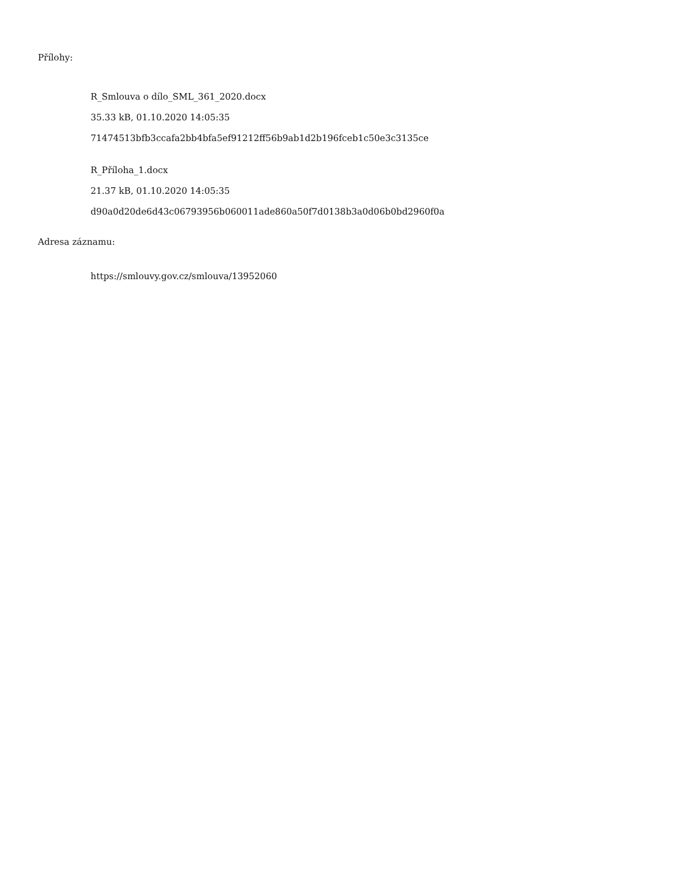Přílohy:
R_Smlouva o dílo_SML_361_2020.docx
35.33 kB, 01.10.2020 14:05:35
71474513bfb3ccafa2bb4bfa5ef91212ff56b9ab1d2b196fceb1c50e3c3135ce
R_Příloha_1.docx
21.37 kB, 01.10.2020 14:05:35
d90a0d20de6d43c06793956b060011ade860a50f7d0138b3a0d06b0bd2960f0a
Adresa záznamu:
https://smlouvy.gov.cz/smlouva/13952060